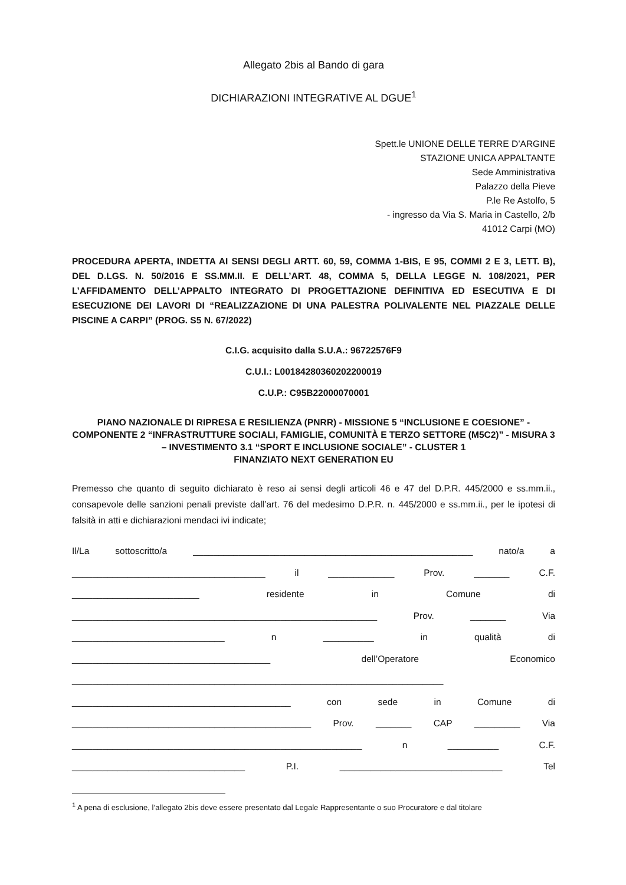Allegato 2bis al Bando di gara
DICHIARAZIONI INTEGRATIVE AL DGUE<sup>1</sup>
Spett.le UNIONE DELLE TERRE D’ARGINE
STAZIONE UNICA APPALTANTE
Sede Amministrativa
Palazzo della Pieve
P.le Re Astolfo, 5
- ingresso da Via S. Maria in Castello, 2/b
41012 Carpi (MO)
PROCEDURA APERTA, INDETTA AI SENSI DEGLI ARTT. 60, 59, COMMA 1-BIS, E 95, COMMI 2 E 3, LETT. B), DEL D.LGS. N. 50/2016 E SS.MM.II. E DELL’ART. 48, COMMA 5, DELLA LEGGE N. 108/2021, PER L’AFFIDAMENTO DELL’APPALTO INTEGRATO DI PROGETTAZIONE DEFINITIVA ED ESECUTIVA E DI ESECUZIONE DEI LAVORI DI “REALIZZAZIONE DI UNA PALESTRA POLIVALENTE NEL PIAZZALE DELLE PISCINE A CARPI” (PROG. S5 N. 67/2022)
C.I.G. acquisito dalla S.U.A.: 96722576F9
C.U.I.: L00184280360202200019
C.U.P.: C95B22000070001
PIANO NAZIONALE DI RIPRESA E RESILIENZA (PNRR) - MISSIONE 5 “INCLUSIONE E COESIONE” - COMPONENTE 2 “INFRASTRUTTURE SOCIALI, FAMIGLIE, COMUNITÀ E TERZO SETTORE (M5C2)” - MISURA 3 – INVESTIMENTO 3.1 “SPORT E INCLUSIONE SOCIALE” - CLUSTER 1
FINANZIATO NEXT GENERATION EU
Premesso che quanto di seguito dichiarato è reso ai sensi degli articoli 46 e 47 del D.P.R. 445/2000 e ss.mm.ii., consapevole delle sanzioni penali previste dall’art. 76 del medesimo D.P.R. n. 445/2000 e ss.mm.ii., per le ipotesi di falsità in atti e dichiarazioni mendaci ivi indicate;
Il/La sottoscritto/a _______________________________________________________ nato/a a
______________________________________ il _____________ Prov. _______ C.F.
_________________________ residente in Comune di
____________________________________________________________ Prov. _______ Via
______________________________ n __________ in qualità di
_______________________________________ dell’Operatore Economico
_________________________________________________________________________
___________________________________________ con sede in Comune di
_______________________________________________ Prov. _______ CAP _________ Via
_________________________________________________________ n __________ C.F.
__________________________________ P.I. ________________________________ Tel
<sup>1</sup> A pena di esclusione, l’allegato 2bis deve essere presentato dal Legale Rappresentante o suo Procuratore e dal titolare